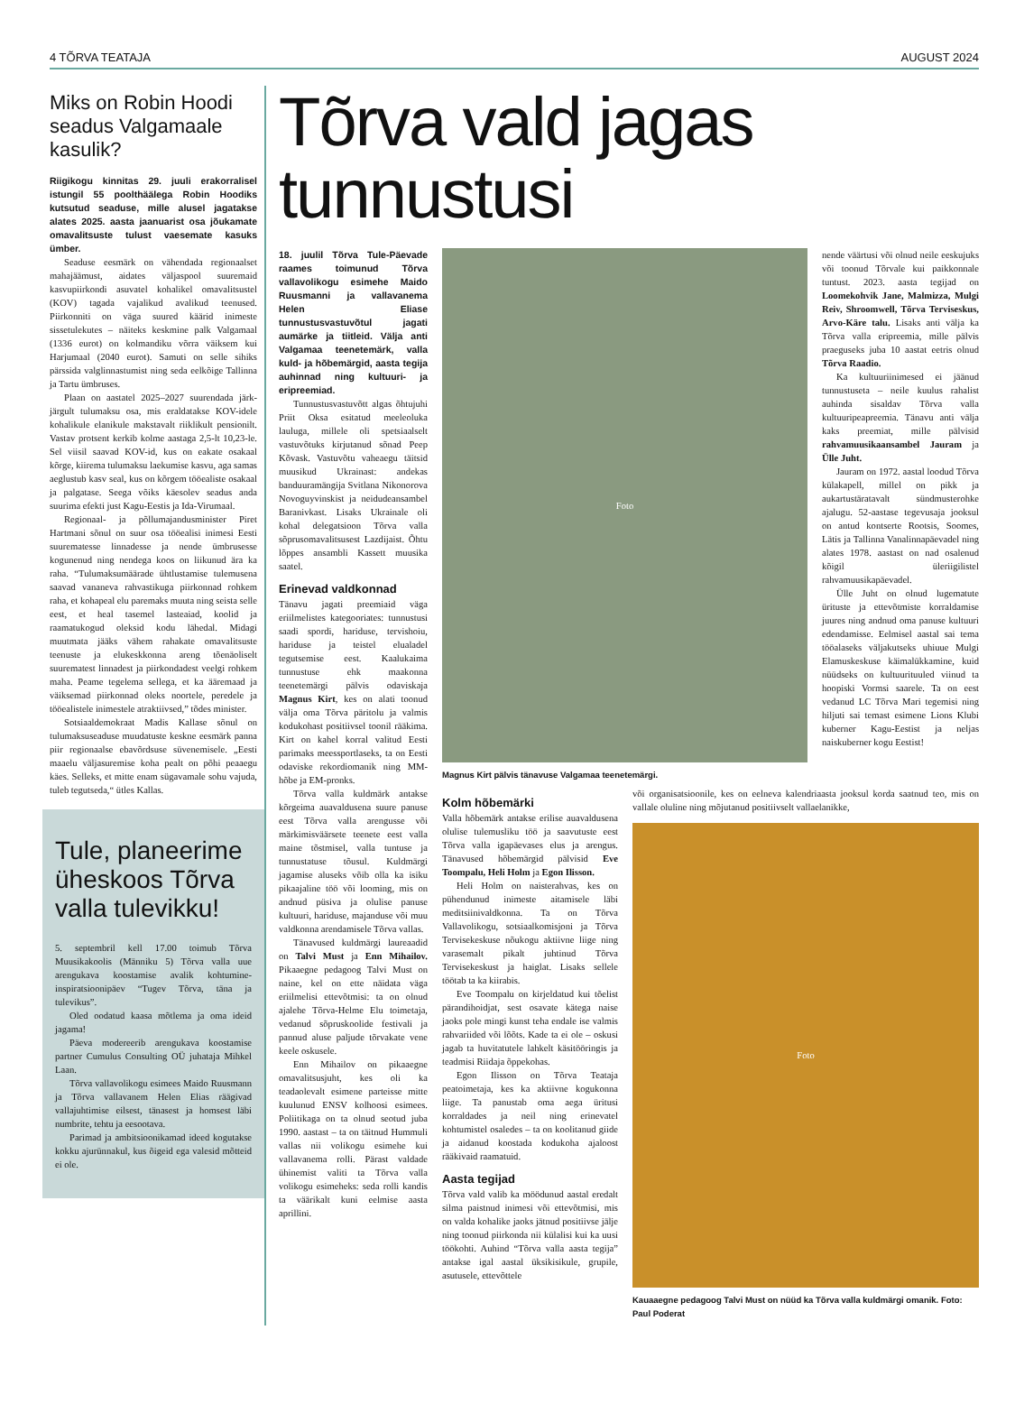4 TÕRVA TEATAJA AUGUST 2024
Miks on Robin Hoodi seadus Valgamaale kasulik?
Riigikogu kinnitas 29. juuli erakorralisel istungil 55 poolthäälega Robin Hoodiks kutsutud seaduse, mille alusel jagatakse alates 2025. aasta jaanuarist osa jõukamate omavalitsuste tulust vaesemate kasuks ümber.
Seaduse eesmärk on vähendada regionaalset mahajäämust, aidates väljaspool suuremaid kasvupiirkondi asuvatel kohalikel omavalitsustel (KOV) tagada vajalikud avalikud teenused. Piirkonniti on väga suured käärid inimeste sissetulekutes – näiteks keskmine palk Valgamaal (1336 eurot) on kolmandiku võrra väiksem kui Harjumaal (2040 eurot). Samuti on selle sihiks pärssida valglinnastumist ning seda eelkõige Tallinna ja Tartu ümbruses.
Plaan on aastatel 2025–2027 suurendada järk-järgult tulumaksu osa, mis eraldatakse KOV-idele kohalikule elanikule makstavalt riiklikult pensionilt. Vastav protsent kerkib kolme aastaga 2,5-lt 10,23-le. Sel viisil saavad KOV-id, kus on eakate osakaal kõrge, kiirema tulumaksu laekumise kasvu, aga samas aeglustub kasv seal, kus on kõrgem tööealiste osakaal ja palgatase. Seega võiks käesolev seadus anda suurima efekti just Kagu-Eestis ja Ida-Virumaal.
Regionaal- ja põllumajandusminister Piret Hartmani sõnul on suur osa tööealisi inimesi Eesti suurematesse linnadesse ja nende ümbrusesse kogunenud ning nendega koos on liikunud ära ka raha. “Tulumaksumäärade ühtlustamise tulemusena saavad vananeva rahvastikuga piirkonnad rohkem raha, et kohapeal elu paremaks muuta ning seista selle eest, et heal tasemel lasteaiad, koolid ja raamatukogud oleksid kodu lähedal. Midagi muutmata jääks vähem rahakate omavalitsuste teenuste ja elukeskkonna areng tõenäoliselt suurematest linnadest ja piirkondadest veelgi rohkem maha. Peame tegelema sellega, et ka ääremaad ja väiksemad piirkonnad oleks noortele, peredele ja tööealistele inimestele atraktiivsed,” tõdes minister.
Sotsiaaldemokraat Madis Kallase sõnul on tulumaksuseaduse muudatuste keskne eesmärk panna piir regionaalse ebavõrdsuse süvenemisele. „Eesti maaelu väljasuremise koha pealt on põhi peaaegu käes. Selleks, et mitte enam sügavamale sohu vajuda, tuleb tegutseda,“ ütles Kallas.
Tule, planeerime üheskoos Tõrva valla tulevikku!
5. septembril kell 17.00 toimub Tõrva Muusikakoolis (Männiku 5) Tõrva valla uue arengukava koostamise avalik kohtumine- inspiratsioonipäev “Tugev Tõrva, täna ja tulevikus”.
Oled oodatud kaasa mõtlema ja oma ideid jagama!
Päeva modereerib arengukava koostamise partner Cumulus Consulting OÜ juhataja Mihkel Laan.
Tõrva vallavolikogu esimees Maido Ruusmann ja Tõrva vallavanem Helen Elias räägivad vallajuhtimise eilsest, tänasest ja homsest läbi numbrite, tehtu ja eesootava.
Parimad ja ambitsioonikamad ideed kogutakse kokku ajurünnakul, kus õigeid ega valesid mõtteid ei ole.
Tõrva vald jagas tunnustusi
18. juulil Tõrva Tule-Päevade raames toimunud Tõrva vallavolikogu esimehe Maido Ruusmanni ja vallavanema Helen Eliase tunnustusvastuvõtul jagati aumärke ja tiitleid. Välja anti Valgamaa teenetemärk, valla kuld- ja hõbemärgid, aasta tegija auhinnad ning kultuuri- ja eripreemiad.
Tunnustusvastuvõtt algas õhtujuhi Priit Oksa esitatud meeleoluka lauluga, millele oli spetsiaalselt vastuvõtuks kirjutanud sõnad Peep Kõvask. Vastuvõtu vaheaegu täitsid muusikud Ukrainast: andekas banduuramängija Svitlana Nikonorova Novoguyvinskist ja neidudeansambel Baranivkast. Lisaks Ukrainale oli kohal delegatsioon Tõrva valla sõprusomavalitsusest Lazdijaist. Õhtu lõppes ansambli Kassett muusika saatel.
Erinevad valdkonnad
Tänavu jagati preemiaid väga eriilmelistes kategooriates: tunnustusi saadi spordi, hariduse, tervishoiu, hariduse ja teistel elualadel tegutsemise eest. Kaalukaima tunnustuse ehk maakonna teenetemärgi pälvis odaviskaja Magnus Kirt, kes on alati toonud välja oma Tõrva päritolu ja valmis kodukohast positiivsel toonil rääkima. Kirt on kahel korral valitud Eesti parimaks meessportlaseks, ta on Eesti odaviske rekordiomanik ning MM-hõbe ja EM-pronks.
Tõrva valla kuldmärk antakse kõrgeima auavaldusena suure panuse eest Tõrva valla arengusse või märkimisväärsete teenete eest valla maine tõstmisel, valla tuntuse ja tunnustatuse tõusul. Kuldmärgi jagamise aluseks võib olla ka isiku pikaajaline töö või looming, mis on andnud püsiva ja olulise panuse kultuuri, hariduse, majanduse või muu valdkonna arendamisele Tõrva vallas.
Tänavused kuldmärgi laureaadid on Talvi Must ja Enn Mihailov. Pikaaegne pedagoog Talvi Must on naine, kel on ette näidata väga eriilmelisi ettevõtmisi: ta on olnud ajalehe Tõrva-Helme Elu toimetaja, vedanud sõpruskoolide festivali ja pannud aluse paljude tõrvakate vene keele oskusele.
Enn Mihailov on pikaaegne omavalitsusjuht, kes oli ka teadaolevalt esimene parteisse mitte kuulunud ENSV kolhoosi esimees. Poliitikaga on ta olnud seotud juba 1990. aastast – ta on täitnud Hummuli vallas nii volikogu esimehe kui vallavanema rolli. Pärast valdade ühinemist valiti ta Tõrva valla volikogu esimeheks: seda rolli kandis ta väärikalt kuni eelmise aasta aprillini.
Foto
Magnus Kirt pälvis tänavuse Valgamaa teenetemärgi.
nende väärtusi või olnud neile eeskujuks või toonud Tõrvale kui paikkonnale tuntust. 2023. aasta tegijad on Loomekohvik Jane, Malmizza, Mulgi Reiv, Shroomwell, Tõrva Terviseskus, Arvo-Käre talu. Lisaks anti välja ka Tõrva valla eripreemia, mille pälvis praeguseks juba 10 aastat eetris olnud Tõrva Raadio.
Ka kultuuriinimesed ei jäänud tunnustuseta – neile kuulus rahalist auhinda sisaldav Tõrva valla kultuuripeapreemia. Tänavu anti välja kaks preemiat, mille pälvisid rahvamuusikaansambel Jauram ja Ülle Juht.
Jauram on 1972. aastal loodud Tõrva külakapell, millel on pikk ja aukartustäratavalt sündmusterohke ajalugu. 52-aastase tegevusaja jooksul on antud kontserte Rootsis, Soomes, Lätis ja Tallinna Vanalinnapäevadel ning alates 1978. aastast on nad osalenud kõigil üleriigilistel rahvamuusikapäevadel.
Ülle Juht on olnud lugematute ürituste ja ettevõtmiste korraldamise juures ning andnud oma panuse kultuuri edendamisse. Eelmisel aastal sai tema tööalaseks väljakutseks uhiuue Mulgi Elamuskeskuse käimalükkamine, kuid nüüdseks on kultuurituuled viinud ta hoopiski Vormsi saarele. Ta on eest vedanud LC Tõrva Mari tegemisi ning hiljuti sai temast esimene Lions Klubi kuberner Kagu-Eestist ja neljas naiskuberner kogu Eestist!
Kolm hõbemärki
Valla hõbemärk antakse erilise auavaldusena olulise tulemusliku töö ja saavutuste eest Tõrva valla igapäevases elus ja arengus. Tänavused hõbemärgid pälvisid Eve Toompalu, Heli Holm ja Egon Ilisson.
Heli Holm on naisterahvas, kes on pühendunud inimeste aitamisele läbi meditsiinivaldkonna. Ta on Tõrva Vallavolikogu, sotsiaalkomisjoni ja Tõrva Tervisekeskuse nõukogu aktiivne liige ning varasemalt pikalt juhtinud Tõrva Tervisekeskust ja haiglat. Lisaks sellele töötab ta ka kiirabis.
Eve Toompalu on kirjeldatud kui tõelist pärandihoidjat, sest osavate kätega naise jaoks pole mingi kunst teha endale ise valmis rahvariided või lõõts. Kade ta ei ole – oskusi jagab ta huvitatutele lahkelt käsitööringis ja teadmisi Riidaja õppekohas.
Egon Ilisson on Tõrva Teataja peatoimetaja, kes ka aktiivne kogukonna liige. Ta panustab oma aega üritusi korraldades ja neil ning erinevatel kohtumistel osaledes – ta on koolitanud giide ja aidanud koostada kodukoha ajaloost rääkivaid raamatuid.
Aasta tegijad
Tõrva vald valib ka möödunud aastal eredalt silma paistnud inimesi või ettevõtmisi, mis on valda kohalike jaoks jätnud positiivse jälje ning toonud piirkonda nii külalisi kui ka uusi töökohti. Auhind “Tõrva valla aasta tegija” antakse igal aastal üksikisikule, grupile, asutusele, ettevõttele
või organisatsioonile, kes on eelneva kalendriaasta jooksul korda saatnud teo, mis on vallale oluline ning mõjutanud positiivselt vallaelanikke,
Foto
Kauaaegne pedagoog Talvi Must on nüüd ka Tõrva valla kuldmärgi omanik. Foto: Paul Poderat